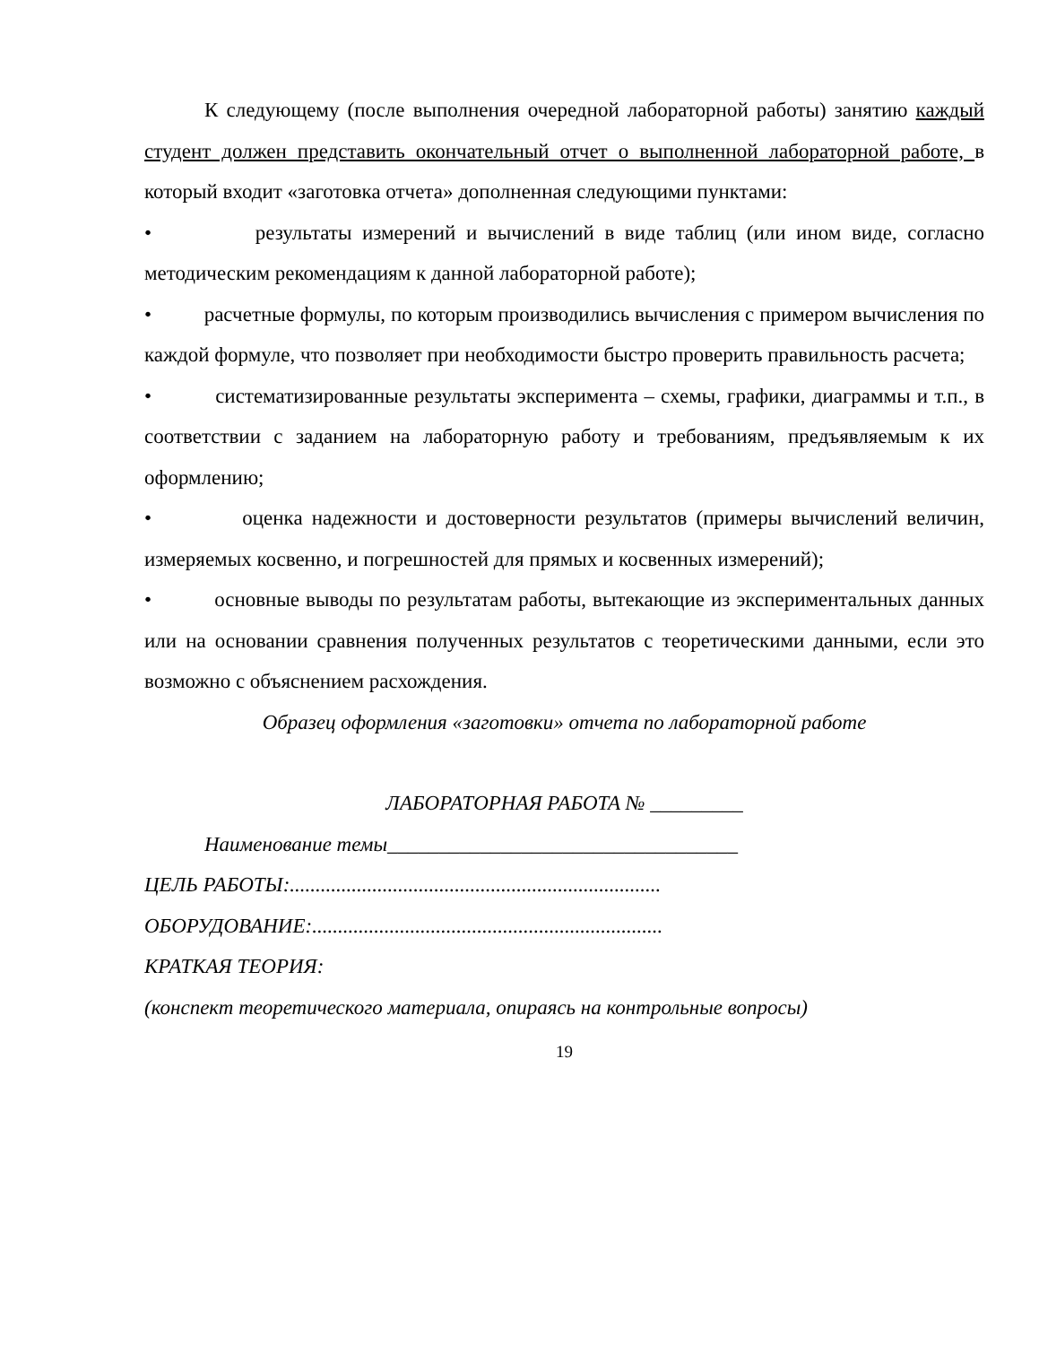К следующему (после выполнения очередной лабораторной работы) занятию каждый студент должен представить окончательный отчет о выполненной лабораторной работе, в который входит «заготовка отчета» дополненная следующими пунктами:
• результаты измерений и вычислений в виде таблиц (или ином виде, согласно методическим рекомендациям к данной лабораторной работе);
• расчетные формулы, по которым производились вычисления с примером вычисления по каждой формуле, что позволяет при необходимости быстро проверить правильность расчета;
• систематизированные результаты эксперимента – схемы, графики, диаграммы и т.п., в соответствии с заданием на лабораторную работу и требованиям, предъявляемым к их оформлению;
• оценка надежности и достоверности результатов (примеры вычислений величин, измеряемых косвенно, и погрешностей для прямых и косвенных измерений);
• основные выводы по результатам работы, вытекающие из экспериментальных данных или на основании сравнения полученных результатов с теоретическими данными, если это возможно с объяснением расхождения.
Образец оформления «заготовки» отчета по лабораторной работе
ЛАБОРАТОРНАЯ РАБОТА № _________
Наименование темы__________________________________
ЦЕЛЬ РАБОТЫ:........................................................................
ОБОРУДОВАНИЕ:....................................................................
КРАТКАЯ ТЕОРИЯ:
(конспект теоретического материала, опираясь на контрольные вопросы)
19